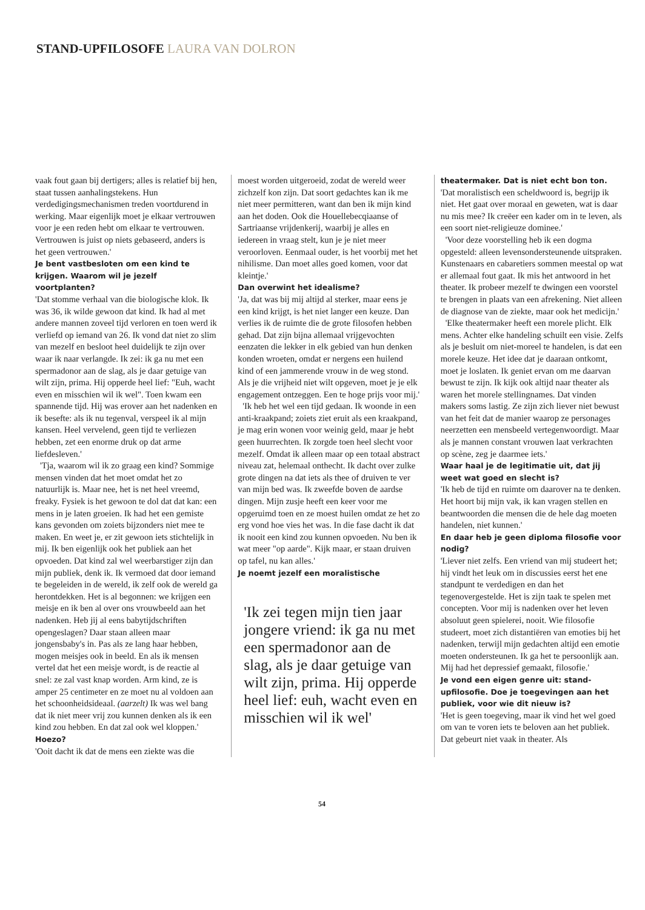STAND-UPFILOSOFE LAURA VAN DOLRON
vaak fout gaan bij dertigers; alles is relatief bij hen, staat tussen aanhalingstekens. Hun verdedigingsmechanismen treden voortdurend in werking. Maar eigenlijk moet je elkaar vertrouwen voor je een reden hebt om elkaar te vertrouwen. Vertrouwen is juist op niets gebaseerd, anders is het geen vertrouwen.'
Je bent vastbesloten om een kind te krijgen. Waarom wil je jezelf voortplanten?
'Dat stomme verhaal van die biologische klok. Ik was 36, ik wilde gewoon dat kind. Ik had al met andere mannen zoveel tijd verloren en toen werd ik verliefd op iemand van 26. Ik vond dat niet zo slim van mezelf en besloot heel duidelijk te zijn over waar ik naar verlangde. Ik zei: ik ga nu met een spermadonor aan de slag, als je daar getuige van wilt zijn, prima. Hij opperde heel lief: "Euh, wacht even en misschien wil ik wel". Toen kwam een spannende tijd. Hij was erover aan het nadenken en ik besefte: als ik nu tegenval, verspeel ik al mijn kansen. Heel vervelend, geen tijd te verliezen hebben, zet een enorme druk op dat arme liefdesleven.'
'Tja, waarom wil ik zo graag een kind? Sommige mensen vinden dat het moet omdat het zo natuurlijk is. Maar nee, het is net heel vreemd, freaky. Fysiek is het gewoon te dol dat dat kan: een mens in je laten groeien. Ik had het een gemiste kans gevonden om zoiets bijzonders niet mee te maken. En weet je, er zit gewoon iets stichtelijk in mij. Ik ben eigenlijk ook het publiek aan het opvoeden. Dat kind zal wel weerbarstiger zijn dan mijn publiek, denk ik. Ik vermoed dat door iemand te begeleiden in de wereld, ik zelf ook de wereld ga herontdekken. Het is al begonnen: we krijgen een meisje en ik ben al over ons vrouwbeeld aan het nadenken. Heb jij al eens babytijdschriften opengeslagen? Daar staan alleen maar jongensbaby's in. Pas als ze lang haar hebben, mogen meisjes ook in beeld. En als ik mensen vertel dat het een meisje wordt, is de reactie al snel: ze zal vast knap worden. Arm kind, ze is amper 25 centimeter en ze moet nu al voldoen aan het schoonheidsideaal. (aarzelt) Ik was wel bang dat ik niet meer vrij zou kunnen denken als ik een kind zou hebben. En dat zal ook wel kloppen.'
Hoezo?
'Ooit dacht ik dat de mens een ziekte was die
moest worden uitgeroeid, zodat de wereld weer zichzelf kon zijn. Dat soort gedachtes kan ik me niet meer permitteren, want dan ben ik mijn kind aan het doden. Ook die Houellebecqiaanse of Sartriaanse vrijdenkerij, waarbij je alles en iedereen in vraag stelt, kun je je niet meer veroorloven. Eenmaal ouder, is het voorbij met het nihilisme. Dan moet alles goed komen, voor dat kleintje.'
Dan overwint het idealisme?
'Ja, dat was bij mij altijd al sterker, maar eens je een kind krijgt, is het niet langer een keuze. Dan verlies ik de ruimte die de grote filosofen hebben gehad. Dat zijn bijna allemaal vrijgevochten eenzaten die lekker in elk gebied van hun denken konden wroeten, omdat er nergens een huilend kind of een jammerende vrouw in de weg stond. Als je die vrijheid niet wilt opgeven, moet je je elk engagement ontzeggen. Een te hoge prijs voor mij.'
'Ik heb het wel een tijd gedaan. Ik woonde in een anti-kraakpand; zoiets ziet eruit als een kraakpand, je mag erin wonen voor weinig geld, maar je hebt geen huurrechten. Ik zorgde toen heel slecht voor mezelf. Omdat ik alleen maar op een totaal abstract niveau zat, helemaal onthecht. Ik dacht over zulke grote dingen na dat iets als thee of druiven te ver van mijn bed was. Ik zweefde boven de aardse dingen. Mijn zusje heeft een keer voor me opgeruimd toen en ze moest huilen omdat ze het zo erg vond hoe vies het was. In die fase dacht ik dat ik nooit een kind zou kunnen opvoeden. Nu ben ik wat meer "op aarde". Kijk maar, er staan druiven op tafel, nu kan alles.'
Je noemt jezelf een moralistische
'Ik zei tegen mijn tien jaar jongere vriend: ik ga nu met een spermadonor aan de slag, als je daar getuige van wilt zijn, prima. Hij opperde heel lief: euh, wacht even en misschien wil ik wel'
theatermaker. Dat is niet echt bon ton.
'Dat moralistisch een scheldwoord is, begrijp ik niet. Het gaat over moraal en geweten, wat is daar nu mis mee? Ik creëer een kader om in te leven, als een soort niet-religieuze dominee.'
'Voor deze voorstelling heb ik een dogma opgesteld: alleen levensondersteunende uitspraken. Kunstenaars en cabaretiers sommen meestal op wat er allemaal fout gaat. Ik mis het antwoord in het theater. Ik probeer mezelf te dwingen een voorstel te brengen in plaats van een afrekening. Niet alleen de diagnose van de ziekte, maar ook het medicijn.'
'Elke theatermaker heeft een morele plicht. Elk mens. Achter elke handeling schuilt een visie. Zelfs als je besluit om niet-moreel te handelen, is dat een morele keuze. Het idee dat je daaraan ontkomt, moet je loslaten. Ik geniet ervan om me daarvan bewust te zijn. Ik kijk ook altijd naar theater als waren het morele stellingnames. Dat vinden makers soms lastig. Ze zijn zich liever niet bewust van het feit dat de manier waarop ze personages neerzetten een mensbeeld vertegenwoordigt. Maar als je mannen constant vrouwen laat verkrachten op scène, zeg je daarmee iets.'
Waar haal je de legitimatie uit, dat jij weet wat goed en slecht is?
'Ik heb de tijd en ruimte om daarover na te denken. Het hoort bij mijn vak, ik kan vragen stellen en beantwoorden die mensen die de hele dag moeten handelen, niet kunnen.'
En daar heb je geen diploma filosofie voor nodig?
'Liever niet zelfs. Een vriend van mij studeert het; hij vindt het leuk om in discussies eerst het ene standpunt te verdedigen en dan het tegenovergestelde. Het is zijn taak te spelen met concepten. Voor mij is nadenken over het leven absoluut geen spielerei, nooit. Wie filosofie studeert, moet zich distantiëren van emoties bij het nadenken, terwijl mijn gedachten altijd een emotie moeten ondersteunen. Ik ga het te persoonlijk aan. Mij had het depressief gemaakt, filosofie.'
Je vond een eigen genre uit: stand-upfilosofie. Doe je toegevingen aan het publiek, voor wie dit nieuw is?
'Het is geen toegeving, maar ik vind het wel goed om van te voren iets te beloven aan het publiek. Dat gebeurt niet vaak in theater. Als
54